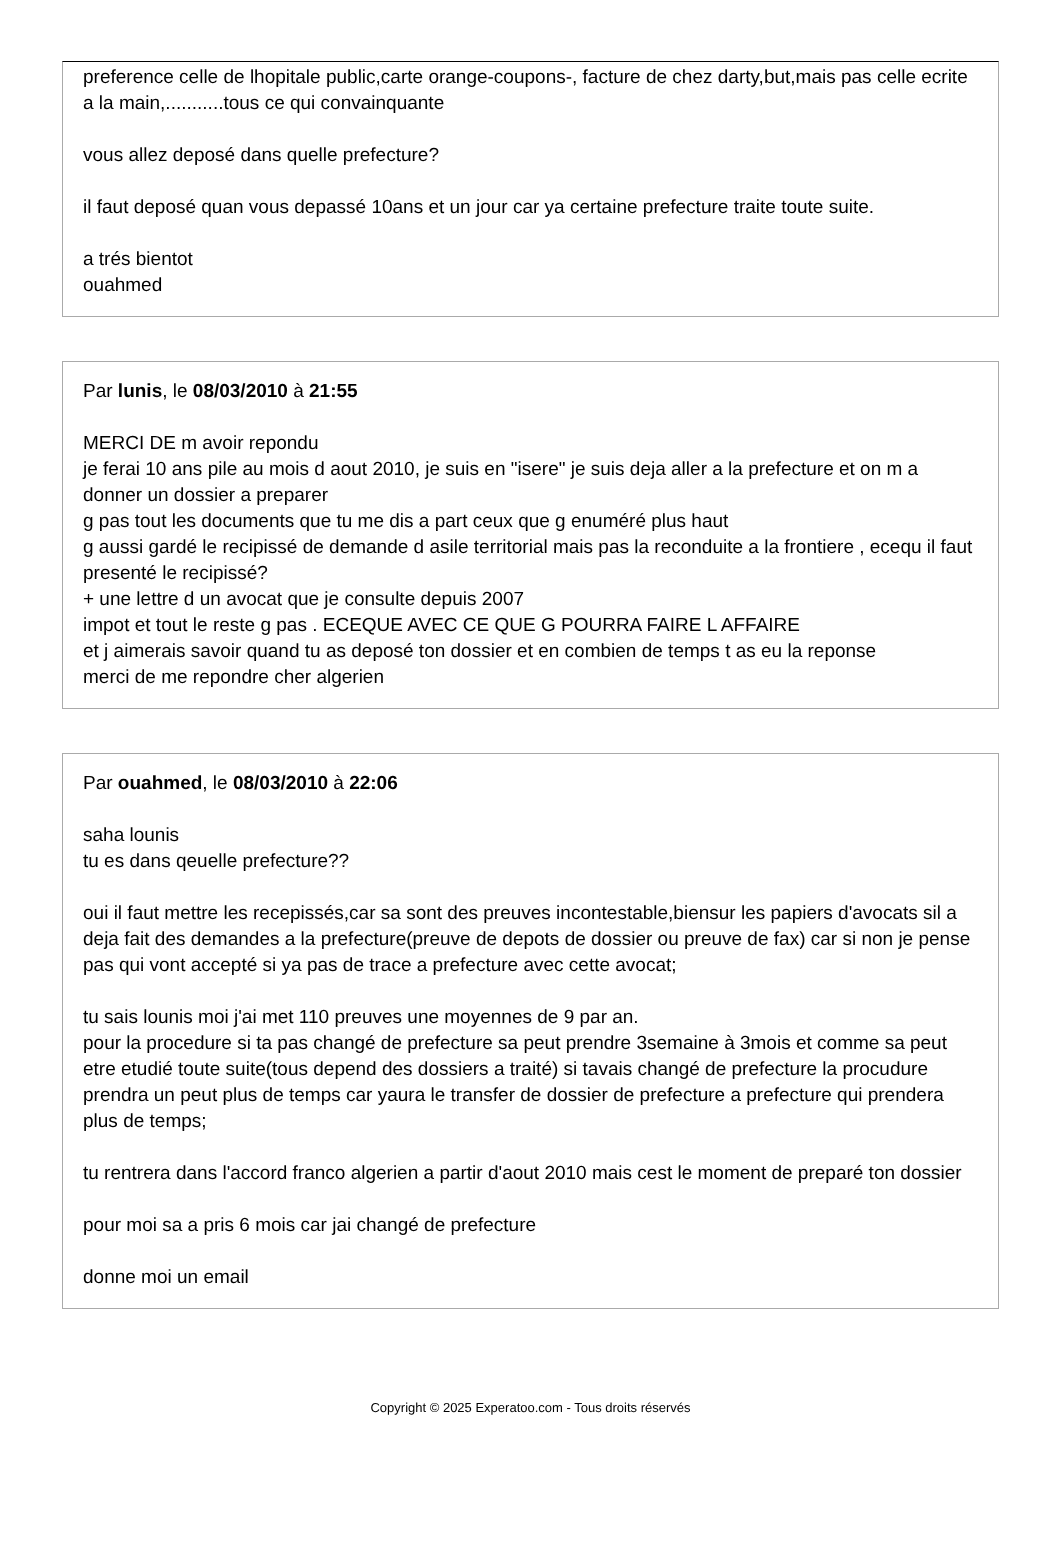preference celle de lhopitale public,carte orange-coupons-, facture de chez darty,but,mais pas celle ecrite a la main,...........tous ce qui convainquante
vous allez deposé dans quelle prefecture?
il faut deposé quan vous depassé 10ans et un jour car ya certaine prefecture traite toute suite.
a trés bientot
ouahmed
Par lunis, le 08/03/2010 à 21:55
MERCI DE m avoir repondu
je ferai 10 ans pile au mois d aout 2010, je suis en "isere" je suis deja aller a la prefecture et on m a donner un dossier a preparer
g pas tout les documents que tu me dis a part ceux que g enuméré plus haut
g aussi gardé le recipissé de demande d asile territorial mais pas la reconduite a la frontiere , ecequ il faut presenté le recipissé?
+ une lettre d un avocat que je consulte depuis 2007
impot et tout le reste g pas . ECEQUE AVEC CE QUE G POURRA FAIRE L AFFAIRE
et j aimerais savoir quand tu as deposé ton dossier et en combien de temps t as eu la reponse
merci de me repondre cher algerien
Par ouahmed, le 08/03/2010 à 22:06
saha lounis
tu es dans qeuelle prefecture??
oui il faut mettre les recepissés,car sa sont des preuves incontestable,biensur les papiers d'avocats sil a deja fait des demandes a la prefecture(preuve de depots de dossier ou preuve de fax) car si non je pense pas qui vont accepté si ya pas de trace a prefecture avec cette avocat;
tu sais lounis moi j'ai met 110 preuves une moyennes de 9 par an.
pour la procedure si ta pas changé de prefecture sa peut prendre 3semaine à 3mois et comme sa peut etre etudié toute suite(tous depend des dossiers a traité) si tavais changé de prefecture la procudure prendra un peut plus de temps car yaura le transfer de dossier de prefecture a prefecture qui prendera plus de temps;
tu rentrera dans l'accord franco algerien a partir d'aout 2010 mais cest le moment de preparé ton dossier
pour moi sa a pris 6 mois car jai changé de prefecture
donne moi un email
Copyright © 2025 Experatoo.com - Tous droits réservés